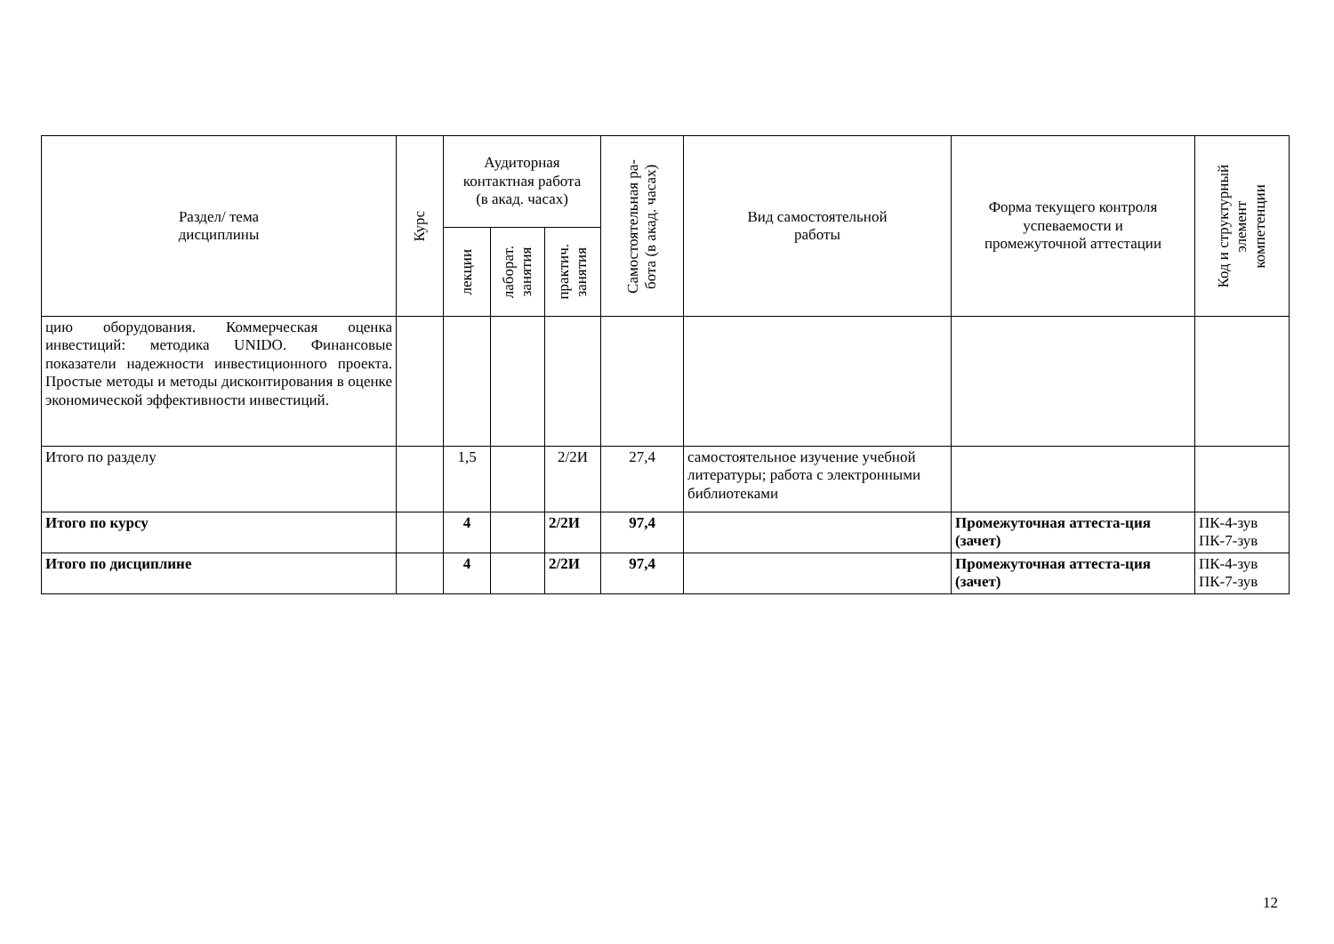| Раздел/ тема дисциплины | Курс | Аудиторная контактная работа (в акад. часах) | | | Самостоятельная ра- бота (в акад. часах) | Вид самостоятельной работы | Форма текущего контроля успеваемости и промежуточной аттестации | Код и структурный элемент компетенции |
| --- | --- | --- | --- | --- | --- | --- | --- | --- |
| | | лекции | лаборат. занятия | практич. занятия | | | | |
| цию оборудования. Коммерческая оценка инвестиций: методика UNIDO. Финансовые показатели надежности инвестиционного проекта. Простые методы и методы дисконтирования в оценке экономической эффективности инвестиций. | | | | | | | | |
| Итого по разделу | | 1,5 | | 2/2И | 27,4 | самостоятельное изучение учебной литературы; работа с электронными библиотеками | | |
| Итого по курсу | | 4 | | 2/2И | 97,4 | | Промежуточная аттеста-ция (зачет) | ПК-4-зув ПК-7-зув |
| Итого по дисциплине | | 4 | | 2/2И | 97,4 | | Промежуточная аттеста-ция (зачет) | ПК-4-зув ПК-7-зув |
12